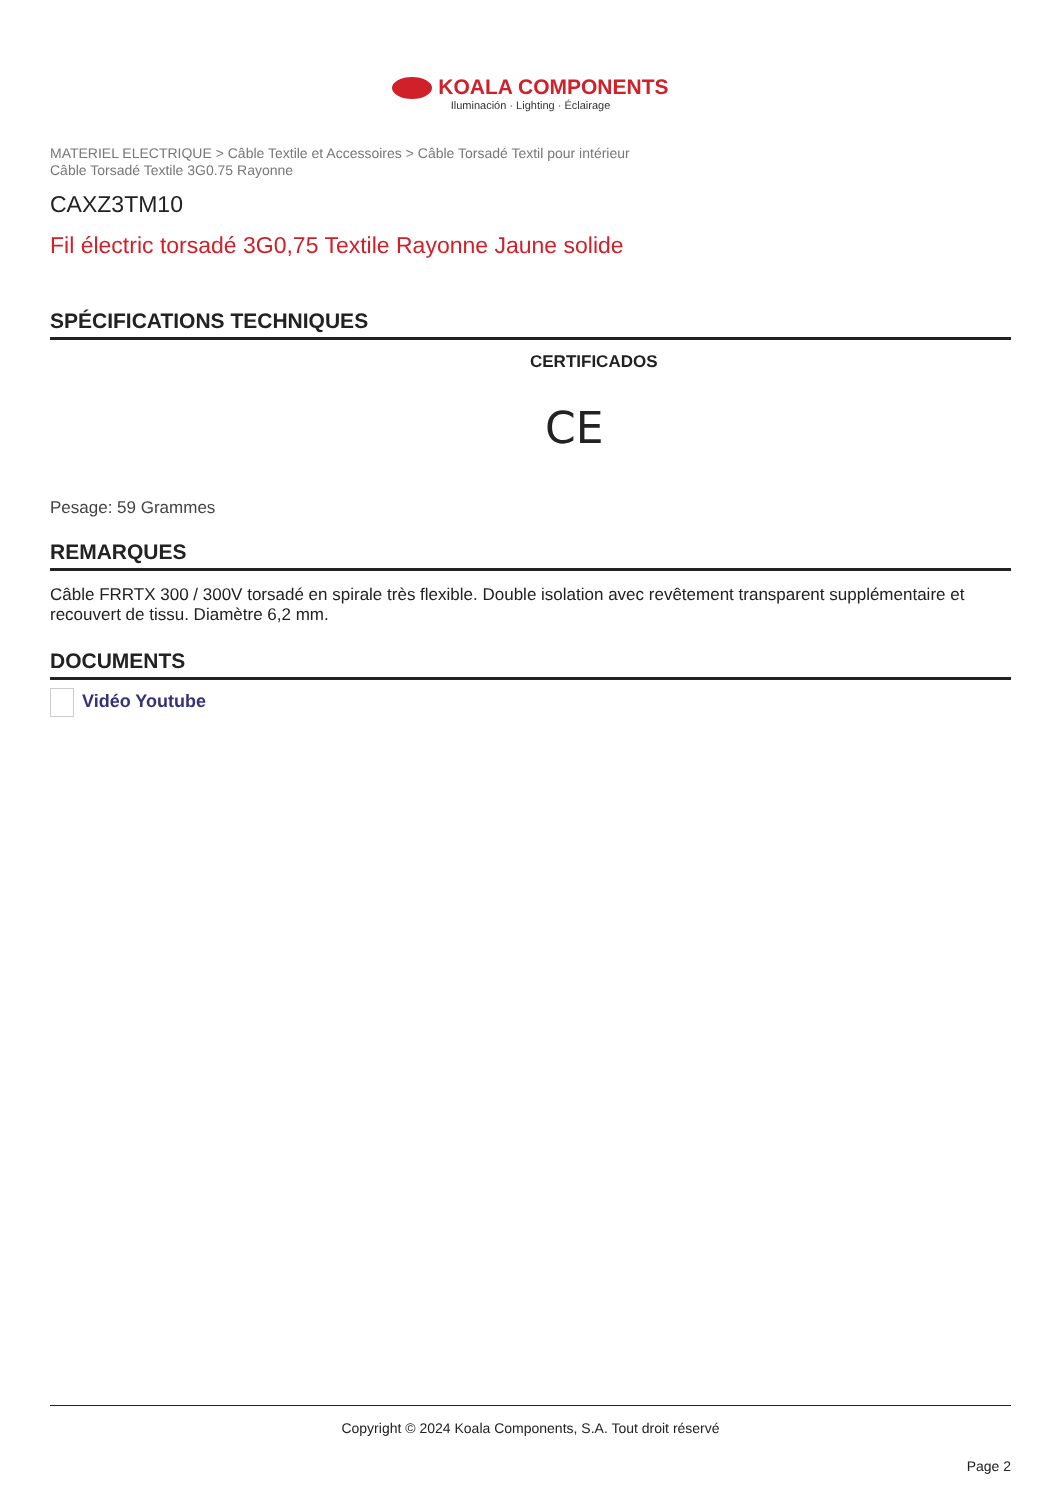KOALA COMPONENTS
Iluminación · Lighting · Éclairage
MATERIEL ELECTRIQUE > Câble Textile et Accessoires > Câble Torsadé Textil pour intérieur
Câble Torsadé Textile 3G0.75 Rayonne
CAXZ3TM10
Fil électric torsadé 3G0,75 Textile Rayonne Jaune solide
SPÉCIFICATIONS TECHNIQUES
CERTIFICADOS
CE
Pesage: 59 Grammes
REMARQUES
Câble FRRTX 300 / 300V torsadé en spirale très flexible. Double isolation avec revêtement transparent supplémentaire et recouvert de tissu. Diamètre 6,2 mm.
DOCUMENTS
Vidéo Youtube
Copyright © 2024 Koala Components, S.A. Tout droit réservé
Page 2